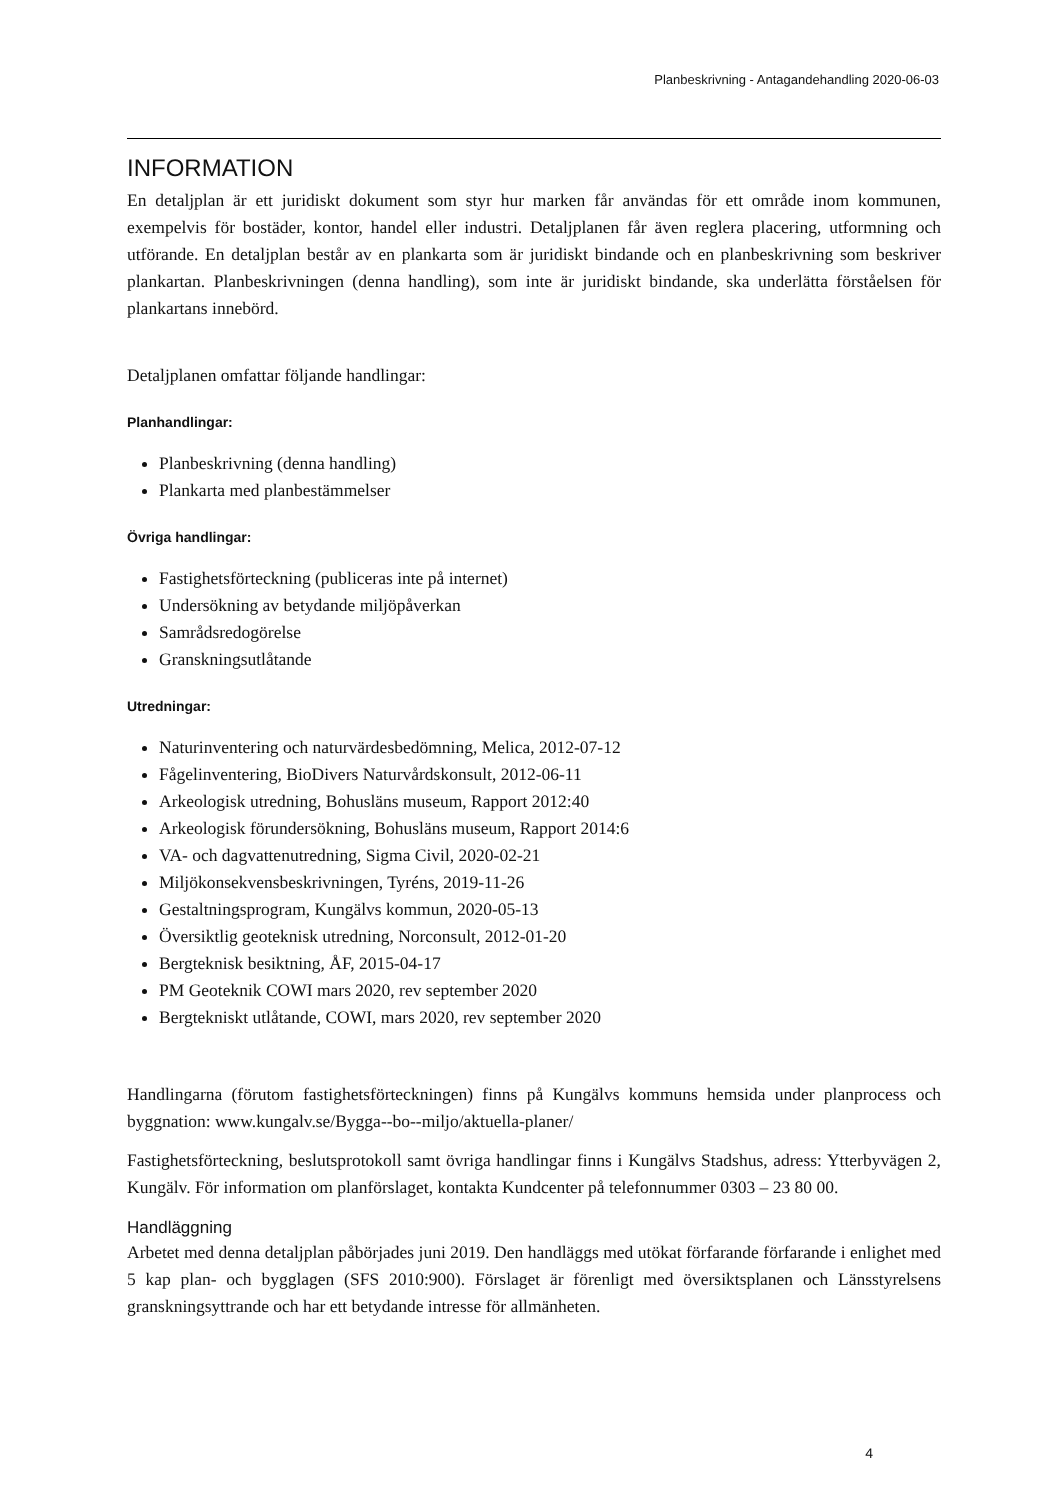Planbeskrivning - Antagandehandling 2020-06-03
INFORMATION
En detaljplan är ett juridiskt dokument som styr hur marken får användas för ett område inom kommunen, exempelvis för bostäder, kontor, handel eller industri. Detaljplanen får även reglera placering, utformning och utförande. En detaljplan består av en plankarta som är juridiskt bindande och en planbeskrivning som beskriver plankartan. Planbeskrivningen (denna handling), som inte är juridiskt bindande, ska underlätta förståelsen för plankartans innebörd.
Detaljplanen omfattar följande handlingar:
Planhandlingar:
Planbeskrivning (denna handling)
Plankarta med planbestämmelser
Övriga handlingar:
Fastighetsförteckning (publiceras inte på internet)
Undersökning av betydande miljöpåverkan
Samrådsredogörelse
Granskningsutlåtande
Utredningar:
Naturinventering och naturvärdesbedömning, Melica, 2012-07-12
Fågelinventering, BioDivers Naturvårdskonsult, 2012-06-11
Arkeologisk utredning, Bohusläns museum, Rapport 2012:40
Arkeologisk förundersökning, Bohusläns museum, Rapport 2014:6
VA- och dagvattenutredning, Sigma Civil, 2020-02-21
Miljökonsekvensbeskrivningen, Tyréns, 2019-11-26
Gestaltningsprogram, Kungälvs kommun, 2020-05-13
Översiktlig geoteknisk utredning, Norconsult, 2012-01-20
Bergteknisk besiktning, ÅF, 2015-04-17
PM Geoteknik COWI mars 2020, rev september 2020
Bergtekniskt utlåtande, COWI, mars 2020, rev september 2020
Handlingarna (förutom fastighetsförteckningen) finns på Kungälvs kommuns hemsida under planprocess och byggnation: www.kungalv.se/Bygga--bo--miljo/aktuella-planer/
Fastighetsförteckning, beslutsprotokoll samt övriga handlingar finns i Kungälvs Stadshus, adress: Ytterbyvägen 2, Kungälv. För information om planförslaget, kontakta Kundcenter på telefonnummer 0303 – 23 80 00.
Handläggning
Arbetet med denna detaljplan påbörjades juni 2019. Den handläggs med utökat förfarande förfarande i enlighet med 5 kap plan- och bygglagen (SFS 2010:900). Förslaget är förenligt med översiktsplanen och Länsstyrelsens granskningsyttrande och har ett betydande intresse för allmänheten.
4